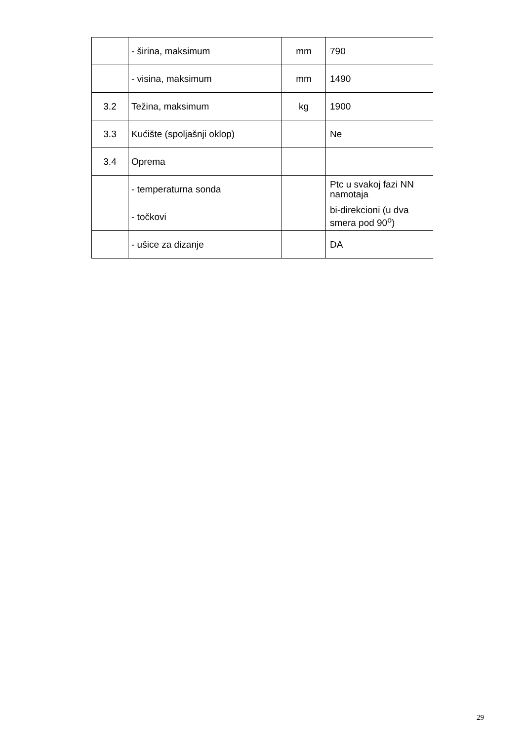| | - širina, maksimum | mm | 790 |
| | - visina, maksimum | mm | 1490 |
| 3.2 | Težina, maksimum | kg | 1900 |
| 3.3 | Kućište (spoljašnji oklop) | | Ne |
| 3.4 | Oprema | | |
| | - temperaturna sonda | | Ptc u svakoj fazi NN namotaja |
| | - točkovi | | bi-direkcioni (u dva smera pod 90<sup>o</sup>) |
| | - ušice za dizanje | | DA |
29